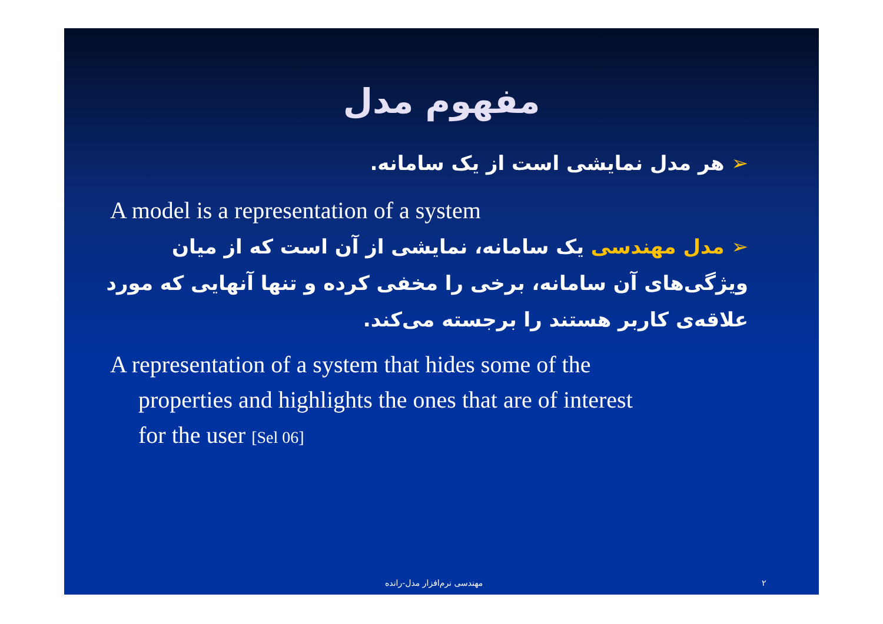مفهوم مدل
➢ هر مدل نمایشی است از یک سامانه.
A model is a representation of a system
➢ مدل مهندسی یک سامانه، نمایشی از آن است که از میان ویژگی‌های آن سامانه، برخی را مخفی کرده و تنها آنهایی که مورد علاقه‌ی کاربر هستند را برجسته می‌کند.
A representation of a system that hides some of the
properties and highlights the ones that are of interest
for the user [Sel 06]
مهندسی نرم‌افزار مدل-رانده ۲